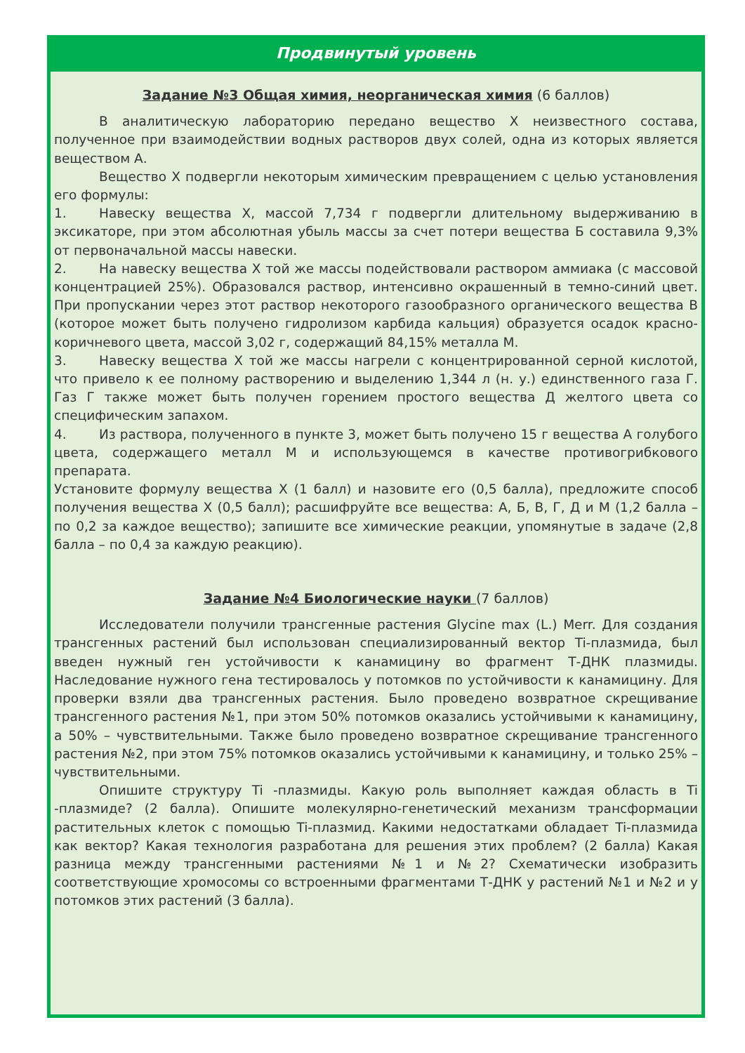Продвинутый уровень
Задание №3 Общая химия, неорганическая химия (6 баллов)
В аналитическую лабораторию передано вещество Х неизвестного состава, полученное при взаимодействии водных растворов двух солей, одна из которых является веществом А.
Вещество Х подвергли некоторым химическим превращением с целью установления его формулы:
1. Навеску вещества Х, массой 7,734 г подвергли длительному выдерживанию в эксикаторе, при этом абсолютная убыль массы за счет потери вещества Б составила 9,3% от первоначальной массы навески.
2. На навеску вещества Х той же массы подействовали раствором аммиака (с массовой концентрацией 25%). Образовался раствор, интенсивно окрашенный в темно-синий цвет. При пропускании через этот раствор некоторого газообразного органического вещества В (которое может быть получено гидролизом карбида кальция) образуется осадок красно-коричневого цвета, массой 3,02 г, содержащий 84,15% металла М.
3. Навеску вещества Х той же массы нагрели с концентрированной серной кислотой, что привело к ее полному растворению и выделению 1,344 л (н. у.) единственного газа Г. Газ Г также может быть получен горением простого вещества Д желтого цвета со специфическим запахом.
4. Из раствора, полученного в пункте 3, может быть получено 15 г вещества А голубого цвета, содержащего металл М и использующемся в качестве противогрибкового препарата.
Установите формулу вещества Х (1 балл) и назовите его (0,5 балла), предложите способ получения вещества Х (0,5 балл); расшифруйте все вещества: А, Б, В, Г, Д и М (1,2 балла – по 0,2 за каждое вещество); запишите все химические реакции, упомянутые в задаче (2,8 балла – по 0,4 за каждую реакцию).
Задание №4 Биологические науки (7 баллов)
Исследователи получили трансгенные растения Glycine max (L.) Merr. Для создания трансгенных растений был использован специализированный вектор Ti-плазмида, был введен нужный ген устойчивости к канамицину во фрагмент Т-ДНК плазмиды. Наследование нужного гена тестировалось у потомков по устойчивости к канамицину. Для проверки взяли два трансгенных растения. Было проведено возвратное скрещивание трансгенного растения №1, при этом 50% потомков оказались устойчивыми к канамицину, а 50% – чувствительными. Также было проведено возвратное скрещивание трансгенного растения №2, при этом 75% потомков оказались устойчивыми к канамицину, и только 25% – чувствительными.
Опишите структуру Ti -плазмиды. Какую роль выполняет каждая область в Ti -плазмиде? (2 балла). Опишите молекулярно-генетический механизм трансформации растительных клеток с помощью Ti-плазмид. Какими недостатками обладает Ti-плазмида как вектор? Какая технология разработана для решения этих проблем? (2 балла) Какая разница между трансгенными растениями №1 и №2? Схематически изобразить соответствующие хромосомы со встроенными фрагментами Т-ДНК у растений №1 и №2 и у потомков этих растений (3 балла).